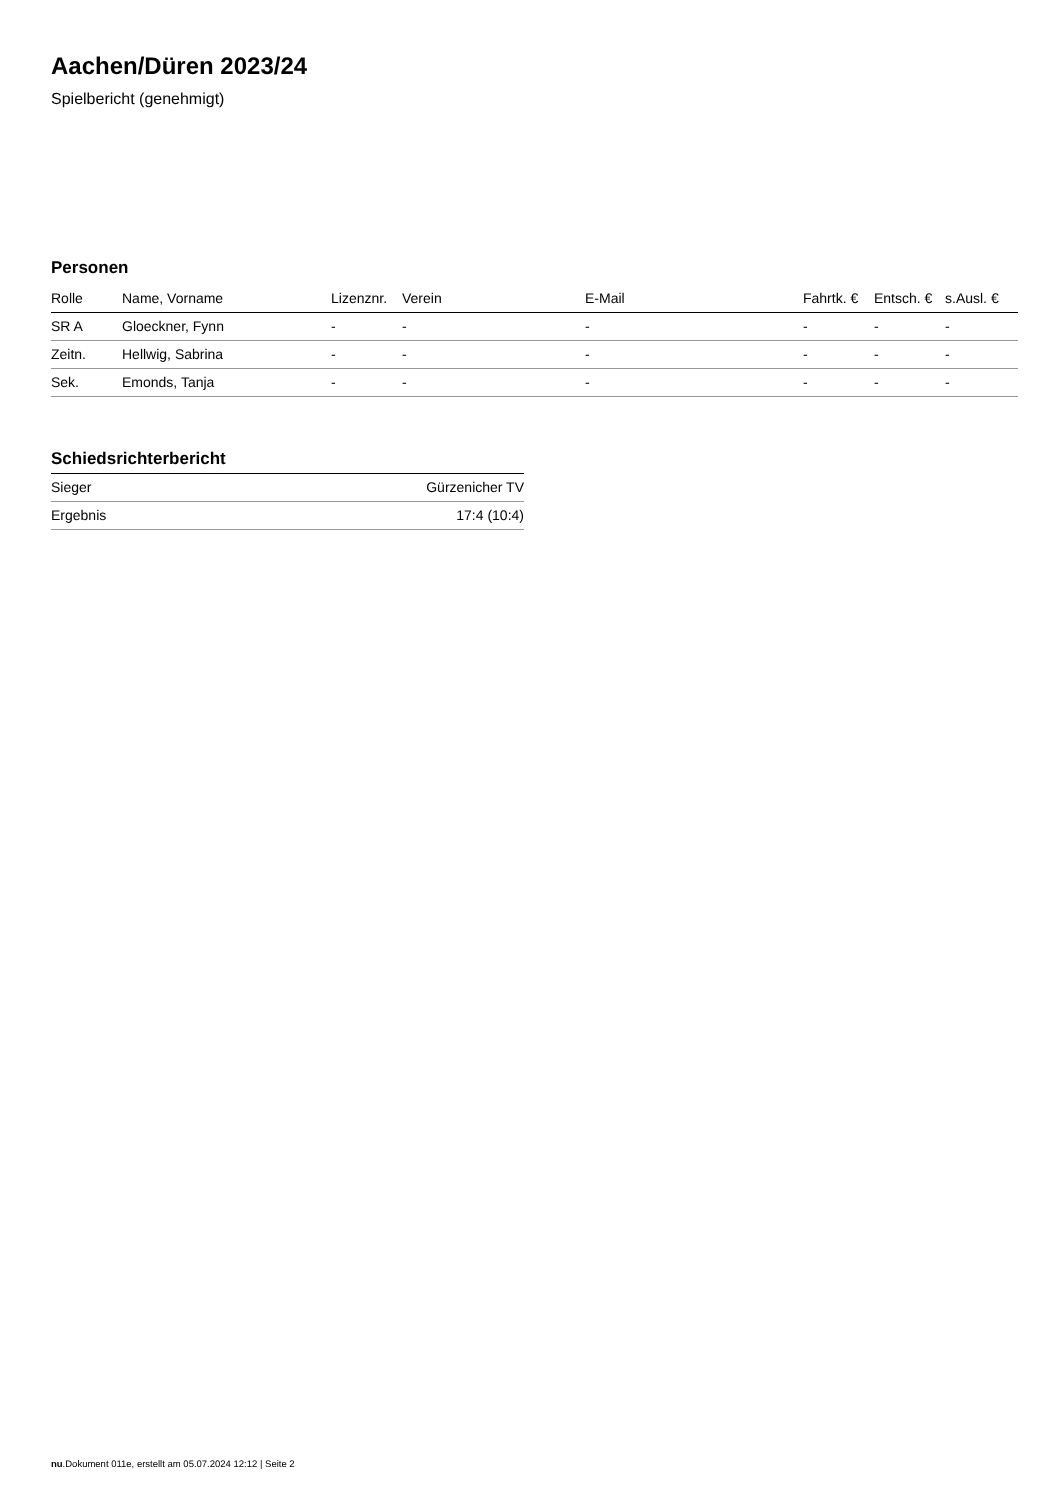Aachen/Düren 2023/24
Spielbericht (genehmigt)
Personen
| Rolle | Name, Vorname | Lizenznr. | Verein | E-Mail | Fahrtk. € | Entsch. € | s.Ausl. € |
| --- | --- | --- | --- | --- | --- | --- | --- |
| SR A | Gloeckner, Fynn | - | - | - | - | - | - |
| Zeitn. | Hellwig, Sabrina | - | - | - | - | - | - |
| Sek. | Emonds, Tanja | - | - | - | - | - | - |
Schiedsrichterbericht
| Sieger | Gürzenicher TV |
| Ergebnis | 17:4 (10:4) |
nu.Dokument 011e, erstellt am 05.07.2024 12:12 | Seite 2